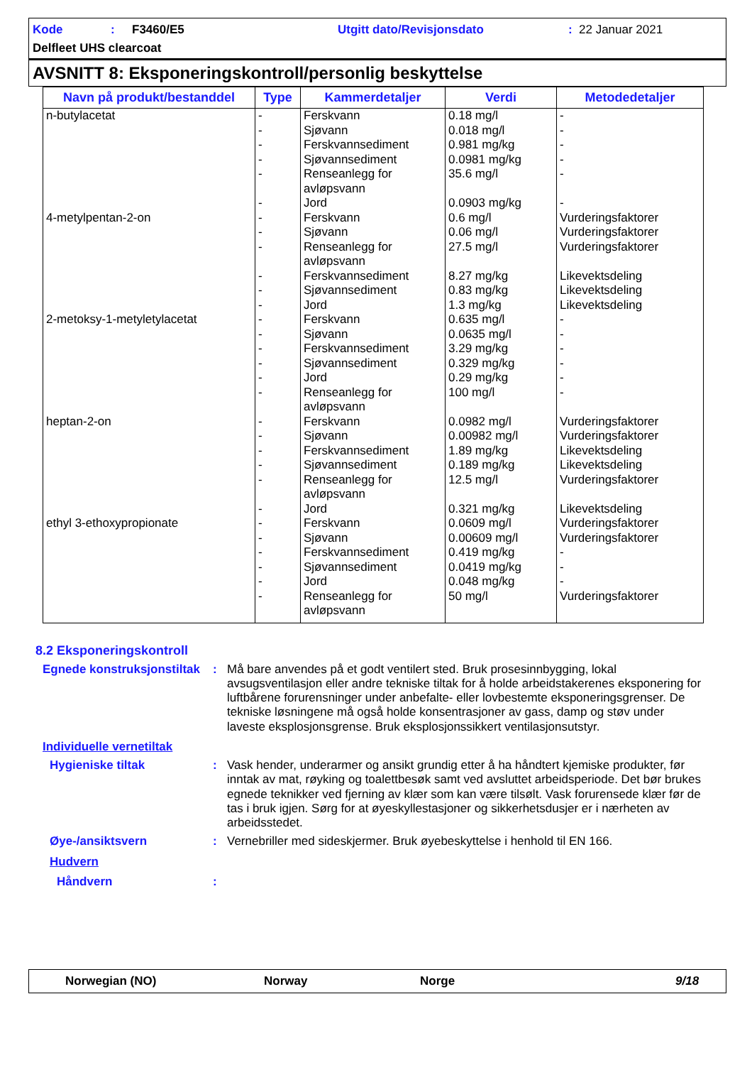Kode: F3460/E5 Utgitt dato/Revisjonsdato: 22 Januar 2021
Delfleet UHS clearcoat
AVSNITT 8: Eksponeringskontroll/personlig beskyttelse
| Navn på produkt/bestanddel | Type | Kammerdetaljer | Verdi | Metodedetaljer |
| --- | --- | --- | --- | --- |
| n-butylacetat 4-metylpentan-2-on 2-metoksy-1-metyletylacetat heptan-2-on ethyl 3-ethoxypropionate | - - - - - - - - - - - - - - - - - - - - - - - - - - - - - - | Ferskvann Sjøvann Ferskvannsediment Sjøvannsediment Renseanlegg for avløpsvann Jord Ferskvann Sjøvann Renseanlegg for avløpsvann Ferskvannsediment Sjøvannsediment Jord Ferskvann Sjøvann Ferskvannsediment Sjøvannsediment Jord Renseanlegg for avløpsvann Ferskvann Sjøvann Ferskvannsediment Sjøvannsediment Renseanlegg for avløpsvann Jord Ferskvann Sjøvann Ferskvannsediment Sjøvannsediment Jord Renseanlegg for avløpsvann | 0.18 mg/l 0.018 mg/l 0.981 mg/kg 0.0981 mg/kg 35.6 mg/l 0.0903 mg/kg 0.6 mg/l 0.06 mg/l 27.5 mg/l 8.27 mg/kg 0.83 mg/kg 1.3 mg/kg 0.635 mg/l 0.0635 mg/l 3.29 mg/kg 0.329 mg/kg 0.29 mg/kg 100 mg/l 0.0982 mg/l 0.00982 mg/l 1.89 mg/kg 0.189 mg/kg 12.5 mg/l 0.321 mg/kg 0.0609 mg/l 0.00609 mg/l 0.419 mg/kg 0.0419 mg/kg 0.048 mg/kg 50 mg/l | - - - - - - Vurderingsfaktorer Vurderingsfaktorer Vurderingsfaktorer Likevektsdeling Likevektsdeling Likevektsdeling - - - - - - Vurderingsfaktorer Vurderingsfaktorer Likevektsdeling Likevektsdeling Vurderingsfaktorer Likevektsdeling Vurderingsfaktorer Vurderingsfaktorer - - - Vurderingsfaktorer |
8.2 Eksponeringskontroll
Egnede konstruksjonstiltak
: Må bare anvendes på et godt ventilert sted. Bruk prosesinnbygging, lokal avsugsventilasjon eller andre tekniske tiltak for å holde arbeidstakerenes eksponering for luftbårene forurensninger under anbefalte- eller lovbestemte eksponeringsgrenser. De tekniske løsningene må også holde konsentrasjoner av gass, damp og støv under laveste eksplosjonsgrense. Bruk eksplosjonssikkert ventilasjonsutstyr.
Individuelle vernetiltak
Hygieniske tiltak : Vask hender, underarmer og ansikt grundig etter å ha håndtert kjemiske produkter, før inntak av mat, røyking og toalettbesøk samt ved avsluttet arbeidsperiode. Det bør brukes egnede teknikker ved fjerning av klær som kan være tilsølt. Vask forurensede klær før de tas i bruk igjen. Sørg for at øyeskyllestasjoner og sikkerhetsdusjer er i nærheten av arbeidsstedet.
Øye-/ansiktsvern : Vernebriller med sideskjermer. Bruk øyebeskyttelse i henhold til EN 166.
Hudvern
Håndvern :
Norwegian (NO) Norway Norge 9/18